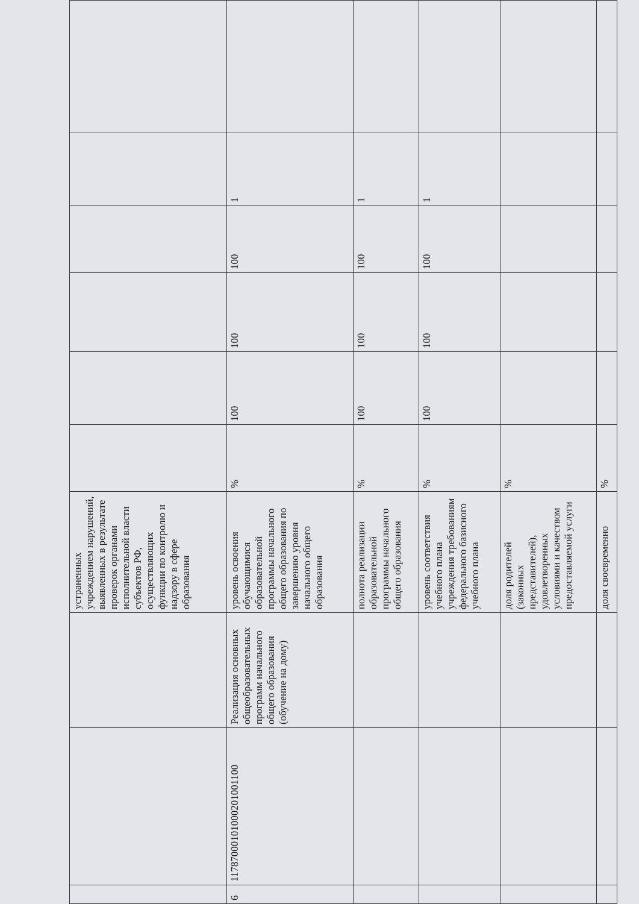| | | | устраненных учреждением нарушений, выявленных в результате проверок органами исполнительной власти субъектов РФ, осуществляющих функции по контролю и надзору в сфере образования | | | | | | |
| 6 | 11787000101000201001100 | Реализация основных общеобразовательных программ начального общего образования (обучение на дому) | уровень освоения обучающимися образовательной программы начального общего образования по завершению уровня начального общего образования | % | 100 | 100 | 100 | 1 | |
| | | | полнота реализации образовательной программы начального общего образования | % | 100 | 100 | 100 | 1 | |
| | | | уровень соответствия учебного плана учреждения требованиям федерального базисного учебного плана | % | 100 | 100 | 100 | 1 | |
| | | | доля родителей (законных представителей), удовлетворенных условиями и качеством предоставляемой услуги | % | | | | | |
| | | | доля своевременно | % | | | | | |